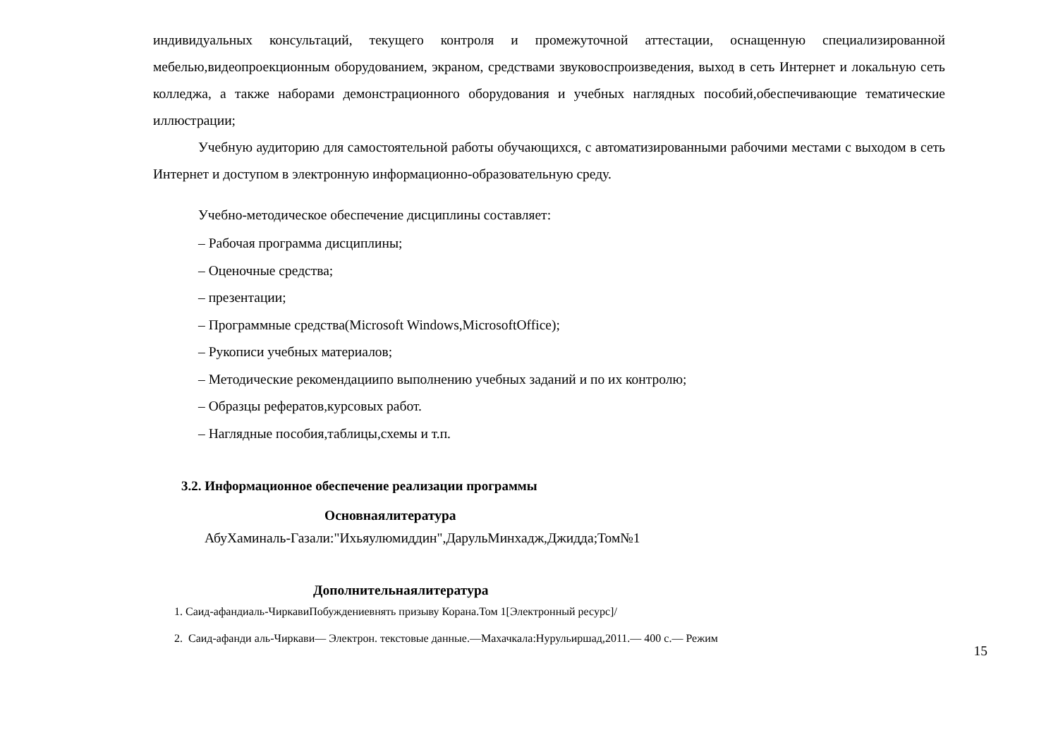индивидуальных консультаций, текущего контроля и промежуточной аттестации, оснащенную специализированной мебелью,видеопроекционным оборудованием, экраном, средствами звуковоспроизведения, выход в сеть Интернет и локальную сеть колледжа, а также наборами демонстрационного оборудования и учебных наглядных пособий,обеспечивающие тематические иллюстрации;
Учебную аудиторию для самостоятельной работы обучающихся, с автоматизированными рабочими местами с выходом в сеть Интернет и доступом в электронную информационно-образовательную среду.
Учебно-методическое обеспечение дисциплины составляет:
– Рабочая программа дисциплины;
– Оценочные средства;
– презентации;
– Программные средства(Microsoft Windows,MicrosoftOffice);
– Рукописи учебных материалов;
– Методические рекомендациипо выполнению учебных заданий и по их контролю;
– Образцы рефератов,курсовых работ.
– Наглядные пособия,таблицы,схемы и т.п.
3.2. Информационное обеспечение реализации программы
Основнаялитература
АбуХаминаль-Газали:"Ихьяулюмиддин",ДарульМинхадж,Джидда;Том№1
Дополнительнаялитература
1. Саид-афандиаль-ЧиркавиПобуждениевнять призыву Корана.Том 1[Электронный ресурс]/
2. Саид-афанди аль-Чиркави— Электрон. текстовые данные.—Махачкала:Нурульиршад,2011.— 400 с.— Режим
15